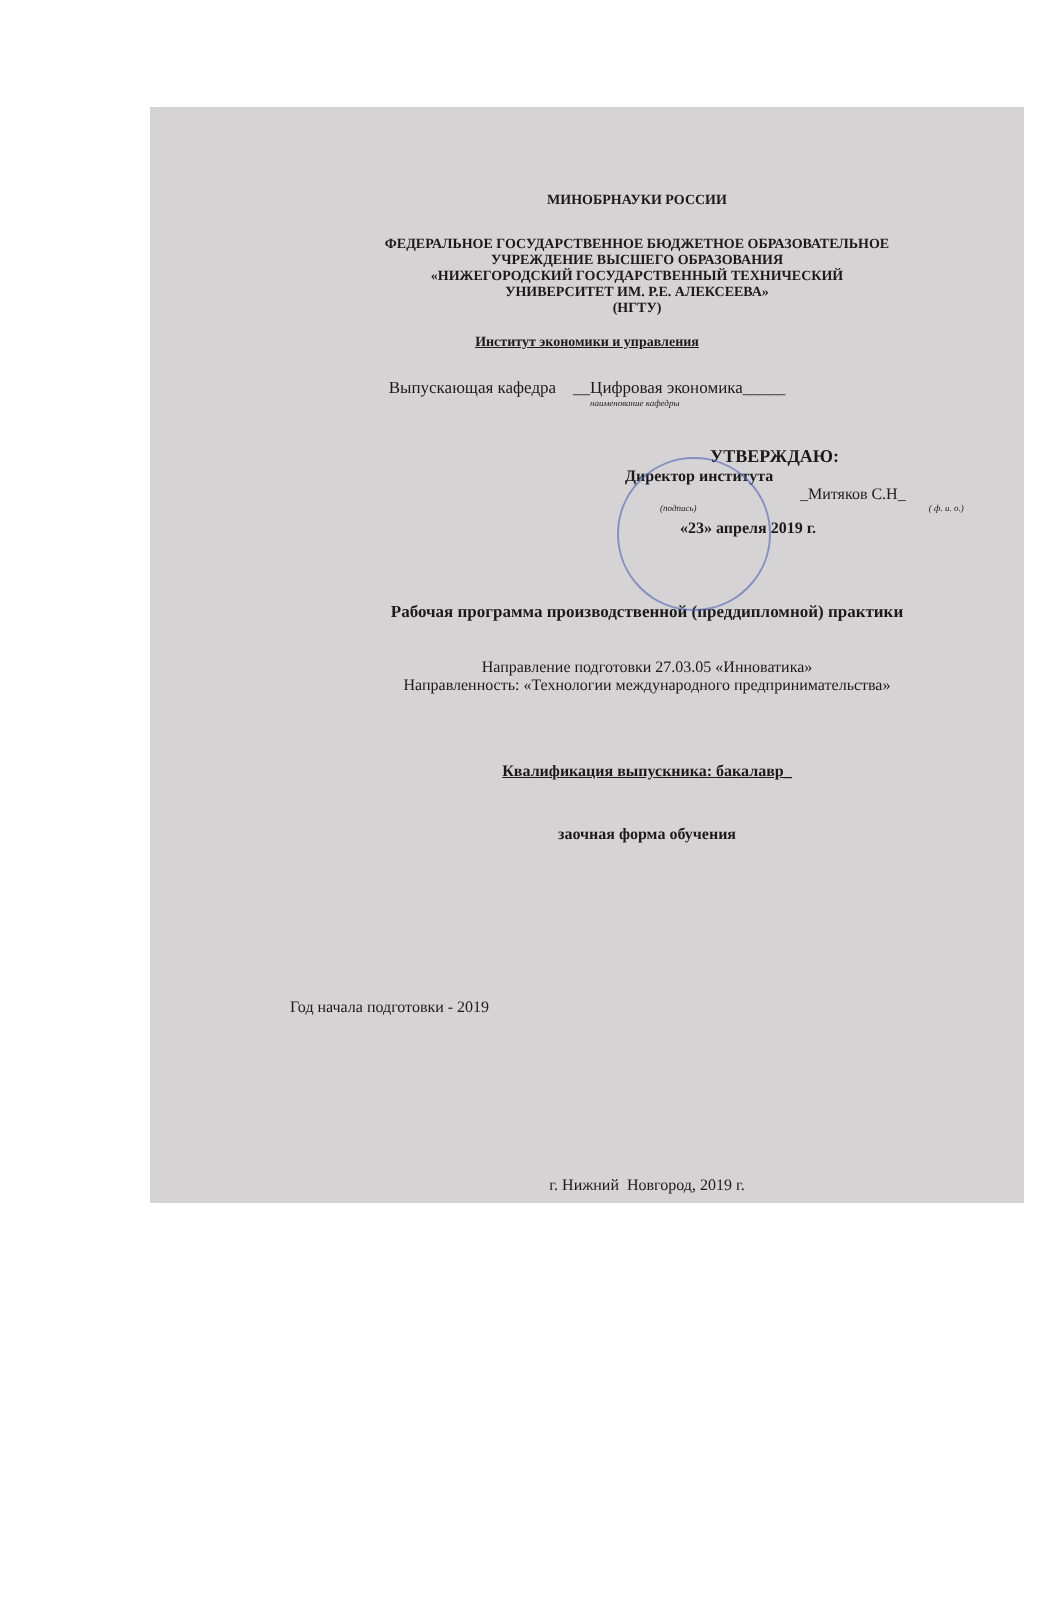МИНОБРНАУКИ РОССИИ
ФЕДЕРАЛЬНОЕ ГОСУДАРСТВЕННОЕ БЮДЖЕТНОЕ ОБРАЗОВАТЕЛЬНОЕ
УЧРЕЖДЕНИЕ ВЫСШЕГО ОБРАЗОВАНИЯ
«НИЖЕГОРОДСКИЙ ГОСУДАРСТВЕННЫЙ ТЕХНИЧЕСКИЙ
УНИВЕРСИТЕТ ИМ. Р.Е. АЛЕКСЕЕВА»
(НГТУ)
Институт экономики и управления
Выпускающая кафедра __Цифровая экономика_____
наименование кафедры
УТВЕРЖДАЮ:
Директор института
_Митяков С.Н_
(подпись) ( ф. и. о.)
«23» апреля 2019 г.
Рабочая программа производственной (преддипломной) практики
Направление подготовки 27.03.05 «Инноватика»
Направленность: «Технологии международного предпринимательства»
Квалификация выпускника: бакалавр_
заочная форма обучения
Год начала подготовки - 2019
г. Нижний Новгород, 2019 г.